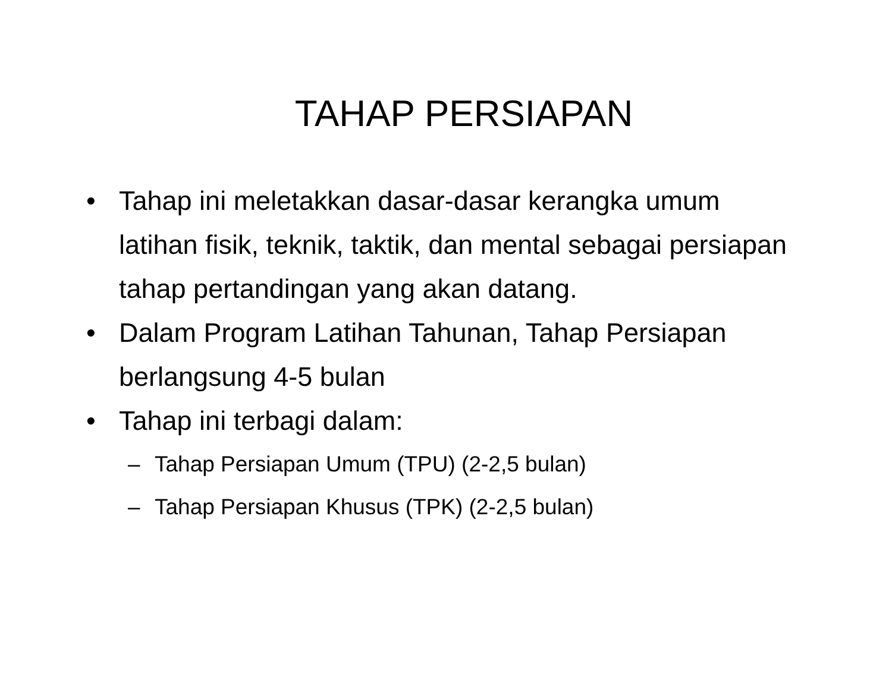TAHAP PERSIAPAN
• Tahap ini meletakkan dasar-dasar kerangka umum latihan fisik, teknik, taktik, dan mental sebagai persiapan tahap pertandingan yang akan datang.
• Dalam Program Latihan Tahunan, Tahap Persiapan berlangsung 4-5 bulan
• Tahap ini terbagi dalam:
– Tahap Persiapan Umum (TPU) (2-2,5 bulan)
– Tahap Persiapan Khusus (TPK) (2-2,5 bulan)